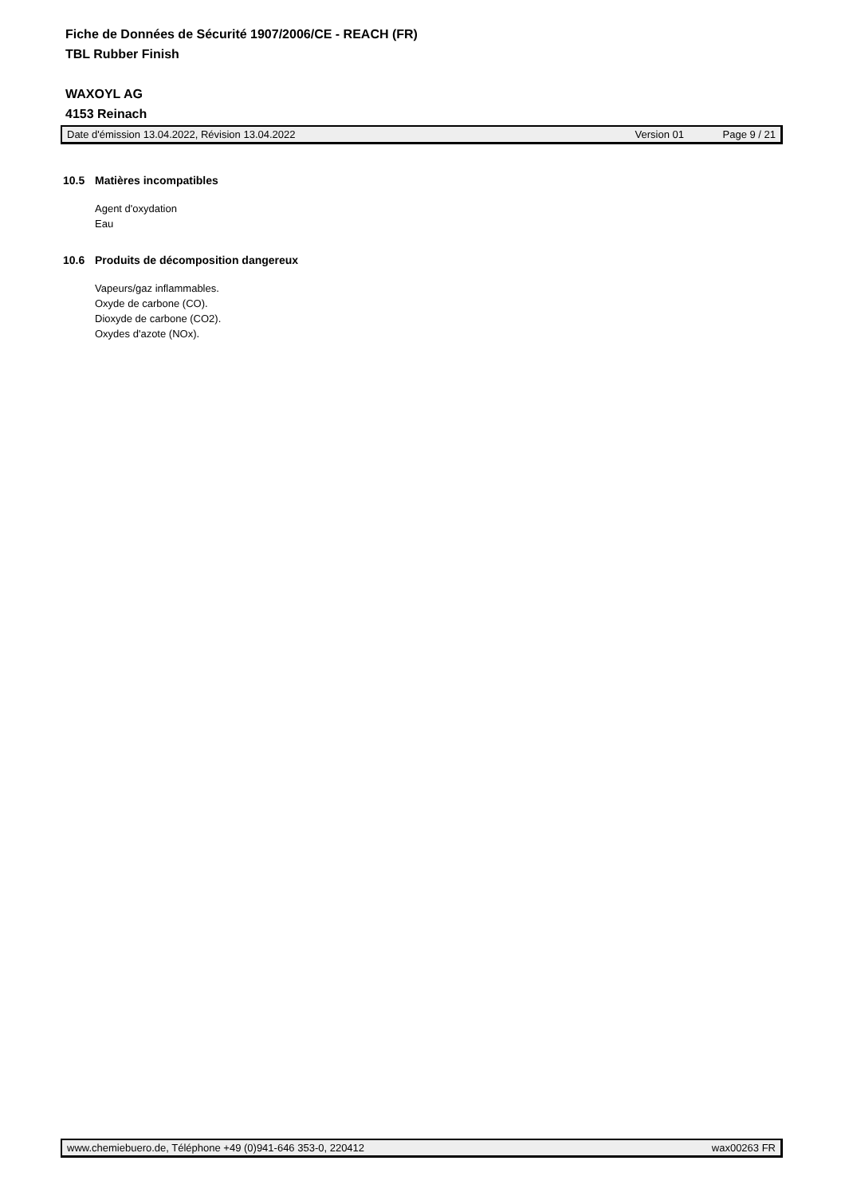Fiche de Données de Sécurité 1907/2006/CE - REACH (FR)
TBL Rubber Finish
WAXOYL AG
4153 Reinach
Date d'émission 13.04.2022, Révision 13.04.2022 Version 01 Page 9 / 21
10.5 Matières incompatibles
Agent d'oxydation
Eau
10.6 Produits de décomposition dangereux
Vapeurs/gaz inflammables.
Oxyde de carbone (CO).
Dioxyde de carbone (CO2).
Oxydes d'azote (NOx).
www.chemiebuero.de, Téléphone +49 (0)941-646 353-0, 220412 wax00263 FR